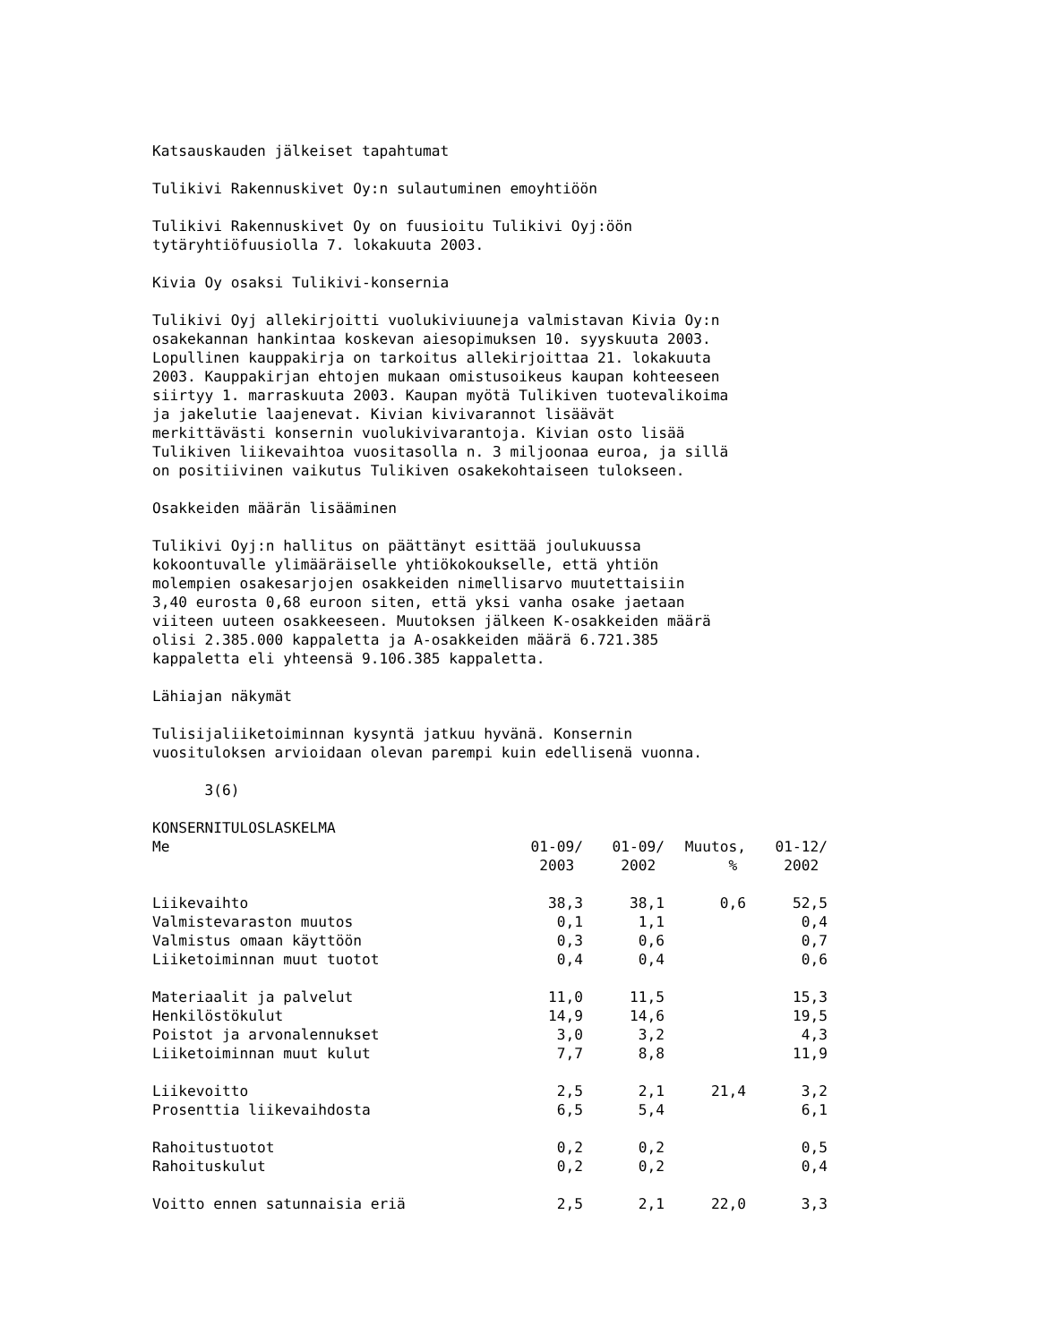Katsauskauden jälkeiset tapahtumat
Tulikivi Rakennuskivet Oy:n sulautuminen emoyhtiöön
Tulikivi Rakennuskivet Oy on fuusioitu Tulikivi Oyj:öön tytäryhtiöfuusiolla 7. lokakuuta 2003.
Kivia Oy osaksi Tulikivi-konsernia
Tulikivi Oyj allekirjoitti vuolukiviuuneja valmistavan Kivia Oy:n osakekannan hankintaa koskevan aiesopimuksen 10. syyskuuta 2003. Lopullinen kauppakirja on tarkoitus allekirjoittaa 21. lokakuuta 2003. Kauppakirjan ehtojen mukaan omistusoikeus kaupan kohteeseen siirtyy 1. marraskuuta 2003. Kaupan myötä Tulikiven tuotevalikoima ja jakelutie laajenevat. Kivian kivivarannot lisäävät merkittävästi konsernin vuolukivivarantoja. Kivian osto lisää Tulikiven liikevaihtoa vuositasolla n. 3 miljoonaa euroa, ja sillä on positiivinen vaikutus Tulikiven osakekohtaiseen tulokseen.
Osakkeiden määrän lisääminen
Tulikivi Oyj:n hallitus on päättänyt esittää joulukuussa kokoontuvalle ylimääräiselle yhtiökokoukselle, että yhtiön molempien osakesarjojen osakkeiden nimellisarvo muutettaisiin 3,40 eurosta 0,68 euroon siten, että yksi vanha osake jaetaan viiteen uuteen osakkeeseen. Muutoksen jälkeen K-osakkeiden määrä olisi 2.385.000 kappaletta ja A-osakkeiden määrä 6.721.385 kappaletta eli yhteensä 9.106.385 kappaletta.
Lähiajan näkymät
Tulisijaliiketoiminnan kysyntä jatkuu hyvänä. Konsernin vuosituloksen arvioidaan olevan parempi kuin edellisenä vuonna.
3(6)
| KONSERNITULOSLASKELMA | | | | |
| Me | 01-09/ | 01-09/ | Muutos, | 01-12/ |
| | 2003 | 2002 | % | 2002 |
| Liikevaihto | 38,3 | 38,1 | 0,6 | 52,5 |
| Valmistevaraston muutos | 0,1 | 1,1 | | 0,4 |
| Valmistus omaan käyttöön | 0,3 | 0,6 | | 0,7 |
| Liiketoiminnan muut tuotot | 0,4 | 0,4 | | 0,6 |
| Materiaalit ja palvelut | 11,0 | 11,5 | | 15,3 |
| Henkilöstökulut | 14,9 | 14,6 | | 19,5 |
| Poistot ja arvonalennukset | 3,0 | 3,2 | | 4,3 |
| Liiketoiminnan muut kulut | 7,7 | 8,8 | | 11,9 |
| Liikevoitto | 2,5 | 2,1 | 21,4 | 3,2 |
| Prosenttia liikevaihdosta | 6,5 | 5,4 | | 6,1 |
| Rahoitustuotot | 0,2 | 0,2 | | 0,5 |
| Rahoituskulut | 0,2 | 0,2 | | 0,4 |
| Voitto ennen satunnaisia eriä | 2,5 | 2,1 | 22,0 | 3,3 |